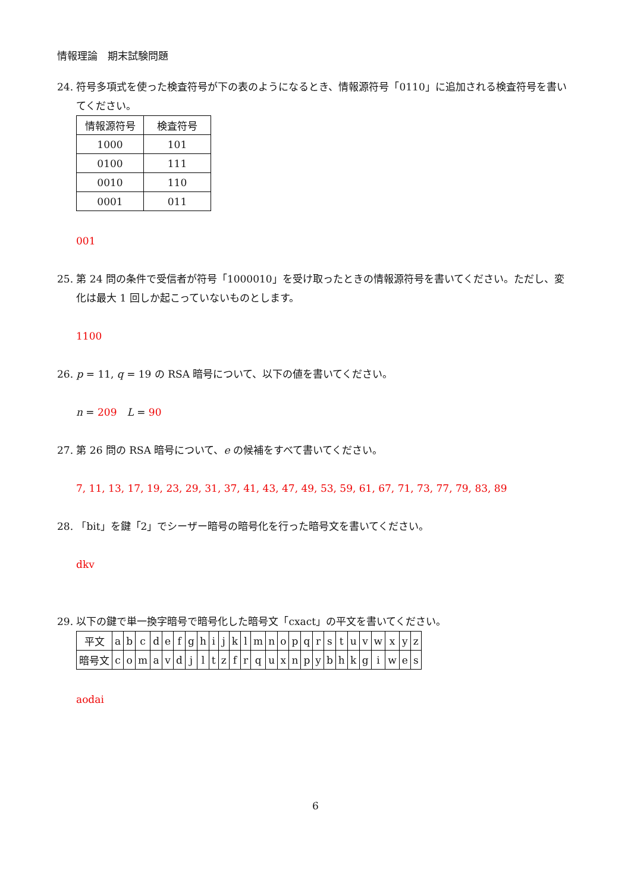情報理論　期末試験問題
24. 符号多項式を使った検査符号が下の表のようになるとき、情報源符号「0110」に追加される検査符号を書いてください。
| 情報源符号 | 検査符号 |
| 1000 | 101 |
| 0100 | 111 |
| 0010 | 110 |
| 0001 | 011 |
001
25. 第 24 問の条件で受信者が符号「1000010」を受け取ったときの情報源符号を書いてください。ただし、変化は最大 1 回しか起こっていないものとします。
1100
26. p = 11, q = 19 の RSA 暗号について、以下の値を書いてください。
n = 209　L = 90
27. 第 26 問の RSA 暗号について、e の候補をすべて書いてください。
7, 11, 13, 17, 19, 23, 29, 31, 37, 41, 43, 47, 49, 53, 59, 61, 67, 71, 73, 77, 79, 83, 89
28. 「bit」を鍵「2」でシーザー暗号の暗号化を行った暗号文を書いてください。
dkv
29. 以下の鍵で単一換字暗号で暗号化した暗号文「cxact」の平文を書いてください。
| 平文 | a | b | c | d | e | f | g | h | i | j | k | l | m | n | o | p | q | r | s | t | u | v | w | x | y | z |
| 暗号文 | c | o | m | a | v | d | j | l | t | z | f | r | q | u | x | n | p | y | b | h | k | g | i | w | e | s |
aodai
6